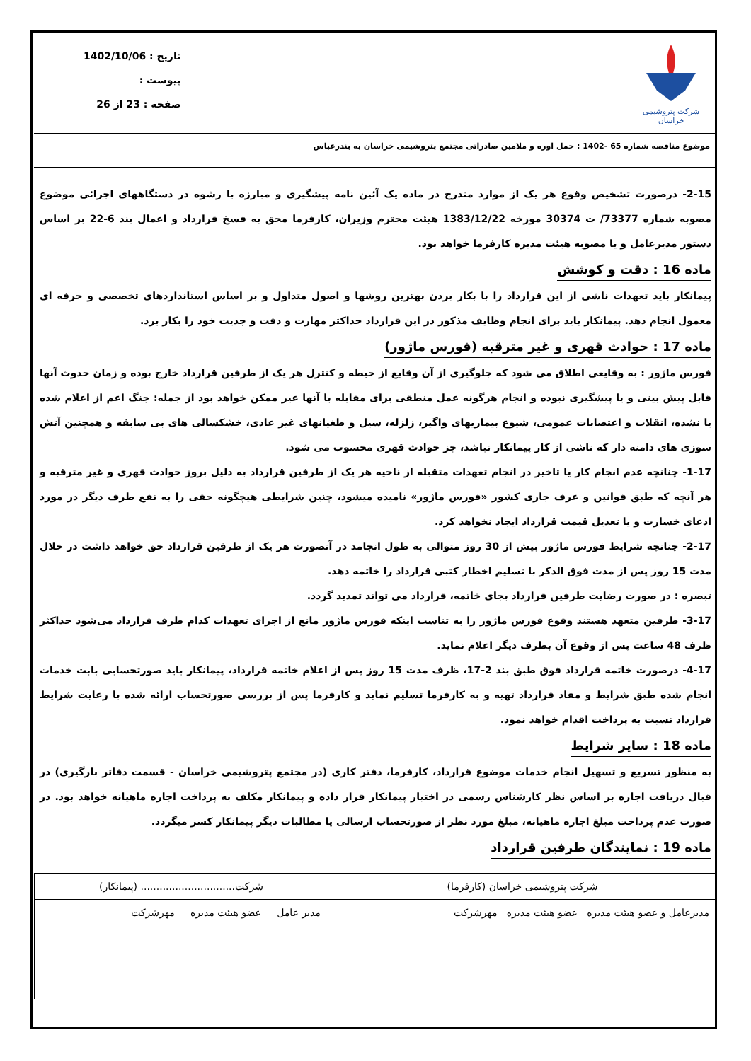شرکت پتروشیمی خراسان
تاریخ : 1402/10/06
پیوست :
صفحه : 23 از 26
موضوع مناقصه شماره 65 -1402 : حمل اوره و ملامین صادراتی مجتمع پتروشیمی خراسان به بندرعباس
2-15- درصورت تشخیص وقوع هر یک از موارد مندرج در ماده یک آئین نامه پیشگیری و مبارزه با رشوه در دستگاههای اجرائی موضوع مصوبه شماره 73377/ ت 30374 مورخه 1383/12/22 هیئت محترم وزیران، کارفرما محق به فسخ قرارداد و اعمال بند 6-22 بر اساس دستور مدیرعامل و یا مصوبه هیئت مدیره کارفرما خواهد بود.
ماده 16 : دقت و کوشش
پیمانکار باید تعهدات ناشی از این قرارداد را با بکار بردن بهترین روشها و اصول متداول و بر اساس استانداردهای تخصصی و حرفه ای معمول انجام دهد. پیمانکار باید برای انجام وظایف مذکور در این قرارداد حداکثر مهارت و دقت و جدیت خود را بکار برد.
ماده 17 : حوادث قهری و غیر مترقبه (فورس ماژور)
فورس ماژور : به وقایعی اطلاق می شود که جلوگیری از آن وقایع از حیطه و کنترل هر یک از طرفین قرارداد خارج بوده و زمان حدوث آنها قابل پیش بینی و یا پیشگیری نبوده و انجام هرگونه عمل منطقی برای مقابله با آنها غیر ممکن خواهد بود از جمله: جنگ اعم از اعلام شده یا نشده، انقلاب و اعتصابات عمومی، شیوع بیماریهای واگیر، زلزله، سیل و طغیانهای غیر عادی، خشکسالی های بی سابقه و همچنین آتش سوزی های دامنه دار که ناشی از کار پیمانکار نباشد، جز حوادث قهری محسوب می شود.
1-17- چنانچه عدم انجام کار یا تاخیر در انجام تعهدات متقبله از ناحیه هر یک از طرفین قرارداد به دلیل بروز حوادث قهری و غیر مترقبه و هر آنچه که طبق قوانین و عرف جاری کشور «فورس ماژور» نامیده میشود، چنین شرایطی هیچگونه حقی را به نفع طرف دیگر در مورد ادعای خسارت و یا تعدیل قیمت قرارداد ایجاد نخواهد کرد.
2-17- چنانچه شرایط فورس ماژور بیش از 30 روز متوالی به طول انجامد در آنصورت هر یک از طرفین قرارداد حق خواهد داشت در خلال مدت 15 روز پس از مدت فوق الذکر با تسلیم اخطار کتبی قرارداد را خاتمه دهد.
تبصره : در صورت رضایت طرفین قرارداد بجای خاتمه، قرارداد می تواند تمدید گردد.
3-17- طرفین متعهد هستند وقوع فورس ماژور را به تناسب اینکه فورس ماژور مانع از اجرای تعهدات کدام طرف قرارداد می‌شود حداکثر ظرف 48 ساعت پس از وقوع آن بطرف دیگر اعلام نماید.
4-17- درصورت خاتمه قرارداد فوق طبق بند 2-17، ظرف مدت 15 روز پس از اعلام خاتمه قرارداد، پیمانکار باید صورتحسابی بابت خدمات انجام شده طبق شرایط و مفاد قرارداد تهیه و به کارفرما تسلیم نماید و کارفرما پس از بررسی صورتحساب ارائه شده با رعایت شرایط قرارداد نسبت به پرداخت اقدام خواهد نمود.
ماده 18 : سایر شرایط
به منظور تسریع و تسهیل انجام خدمات موضوع قرارداد، کارفرما، دفتر کاری (در مجتمع پتروشیمی خراسان - قسمت دفاتر بارگیری) در قبال دریافت اجاره بر اساس نظر کارشناس رسمی در اختیار پیمانکار قرار داده و پیمانکار مکلف به پرداخت اجاره ماهیانه خواهد بود. در صورت عدم پرداخت مبلغ اجاره ماهیانه، مبلغ مورد نظر از صورتحساب ارسالی یا مطالبات دیگر پیمانکار کسر میگردد.
ماده 19 : نمایندگان طرفین قرارداد
| شرکت پتروشیمی خراسان (کارفرما) | شرکت.............................. (پیمانکار) |
| مدیرعامل و عضو هیئت مدیره عضو هیئت مدیره مهرشرکت | مدیر عامل عضو هیئت مدیره مهرشرکت |